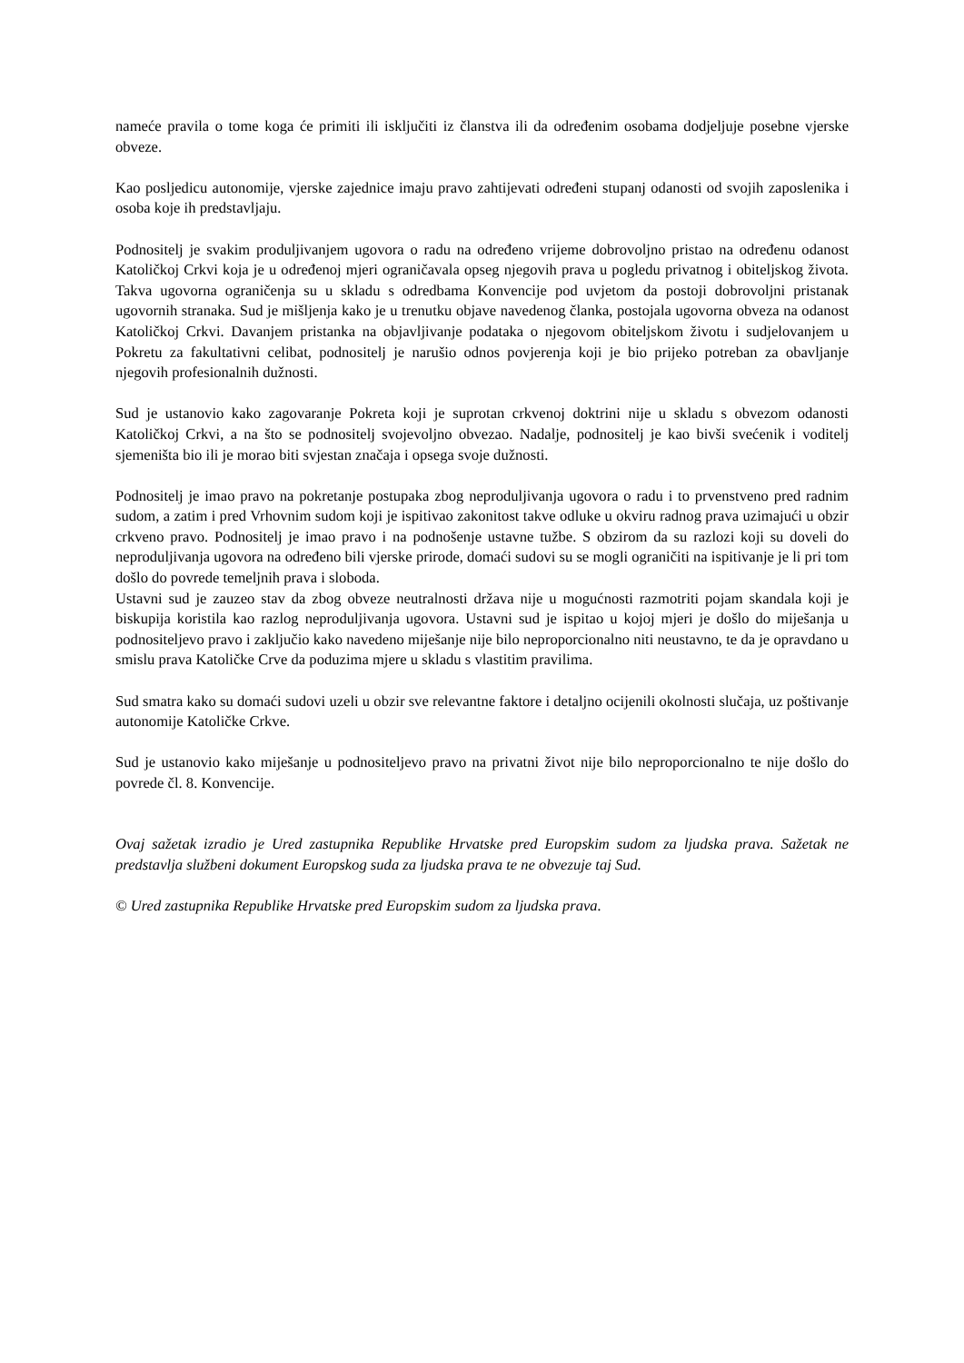nameće pravila o tome koga će primiti ili isključiti iz članstva ili da određenim osobama dodjeljuje posebne vjerske obveze.
Kao posljedicu autonomije, vjerske zajednice imaju pravo zahtijevati određeni stupanj odanosti od svojih zaposlenika i osoba koje ih predstavljaju.
Podnositelj je svakim produljivanjem ugovora o radu na određeno vrijeme dobrovoljno pristao na određenu odanost Katoličkoj Crkvi koja je u određenoj mjeri ograničavala opseg njegovih prava u pogledu privatnog i obiteljskog života. Takva ugovorna ograničenja su u skladu s odredbama Konvencije pod uvjetom da postoji dobrovoljni pristanak ugovornih stranaka. Sud je mišljenja kako je u trenutku objave navedenog članka, postojala ugovorna obveza na odanost Katoličkoj Crkvi. Davanjem pristanka na objavljivanje podataka o njegovom obiteljskom životu i sudjelovanjem u Pokretu za fakultativni celibat, podnositelj je narušio odnos povjerenja koji je bio prijeko potreban za obavljanje njegovih profesionalnih dužnosti.
Sud je ustanovio kako zagovaranje Pokreta koji je suprotan crkvenoj doktrini nije u skladu s obvezom odanosti Katoličkoj Crkvi, a na što se podnositelj svojevoljno obvezao. Nadalje, podnositelj je kao bivši svećenik i voditelj sjemeništa bio ili je morao biti svjestan značaja i opsega svoje dužnosti.
Podnositelj je imao pravo na pokretanje postupaka zbog neproduljivanja ugovora o radu i to prvenstveno pred radnim sudom, a zatim i pred Vrhovnim sudom koji je ispitivao zakonitost takve odluke u okviru radnog prava uzimajući u obzir crkveno pravo. Podnositelj je imao pravo i na podnošenje ustavne tužbe. S obzirom da su razlozi koji su doveli do neproduljivanja ugovora na određeno bili vjerske prirode, domaći sudovi su se mogli ograničiti na ispitivanje je li pri tom došlo do povrede temeljnih prava i sloboda.
Ustavni sud je zauzeo stav da zbog obveze neutralnosti država nije u mogućnosti razmotriti pojam skandala koji je biskupija koristila kao razlog neproduljivanja ugovora. Ustavni sud je ispitao u kojoj mjeri je došlo do miješanja u podnositeljevo pravo i zaključio kako navedeno miješanje nije bilo neproporcionalno niti neustavno, te da je opravdano u smislu prava Katoličke Crve da poduzima mjere u skladu s vlastitim pravilima.
Sud smatra kako su domaći sudovi uzeli u obzir sve relevantne faktore i detaljno ocijenili okolnosti slučaja, uz poštivanje autonomije Katoličke Crkve.
Sud je ustanovio kako miješanje u podnositeljevo pravo na privatni život nije bilo neproporcionalno te nije došlo do povrede čl. 8. Konvencije.
Ovaj sažetak izradio je Ured zastupnika Republike Hrvatske pred Europskim sudom za ljudska prava. Sažetak ne predstavlja službeni dokument Europskog suda za ljudska prava te ne obvezuje taj Sud.
© Ured zastupnika Republike Hrvatske pred Europskim sudom za ljudska prava.